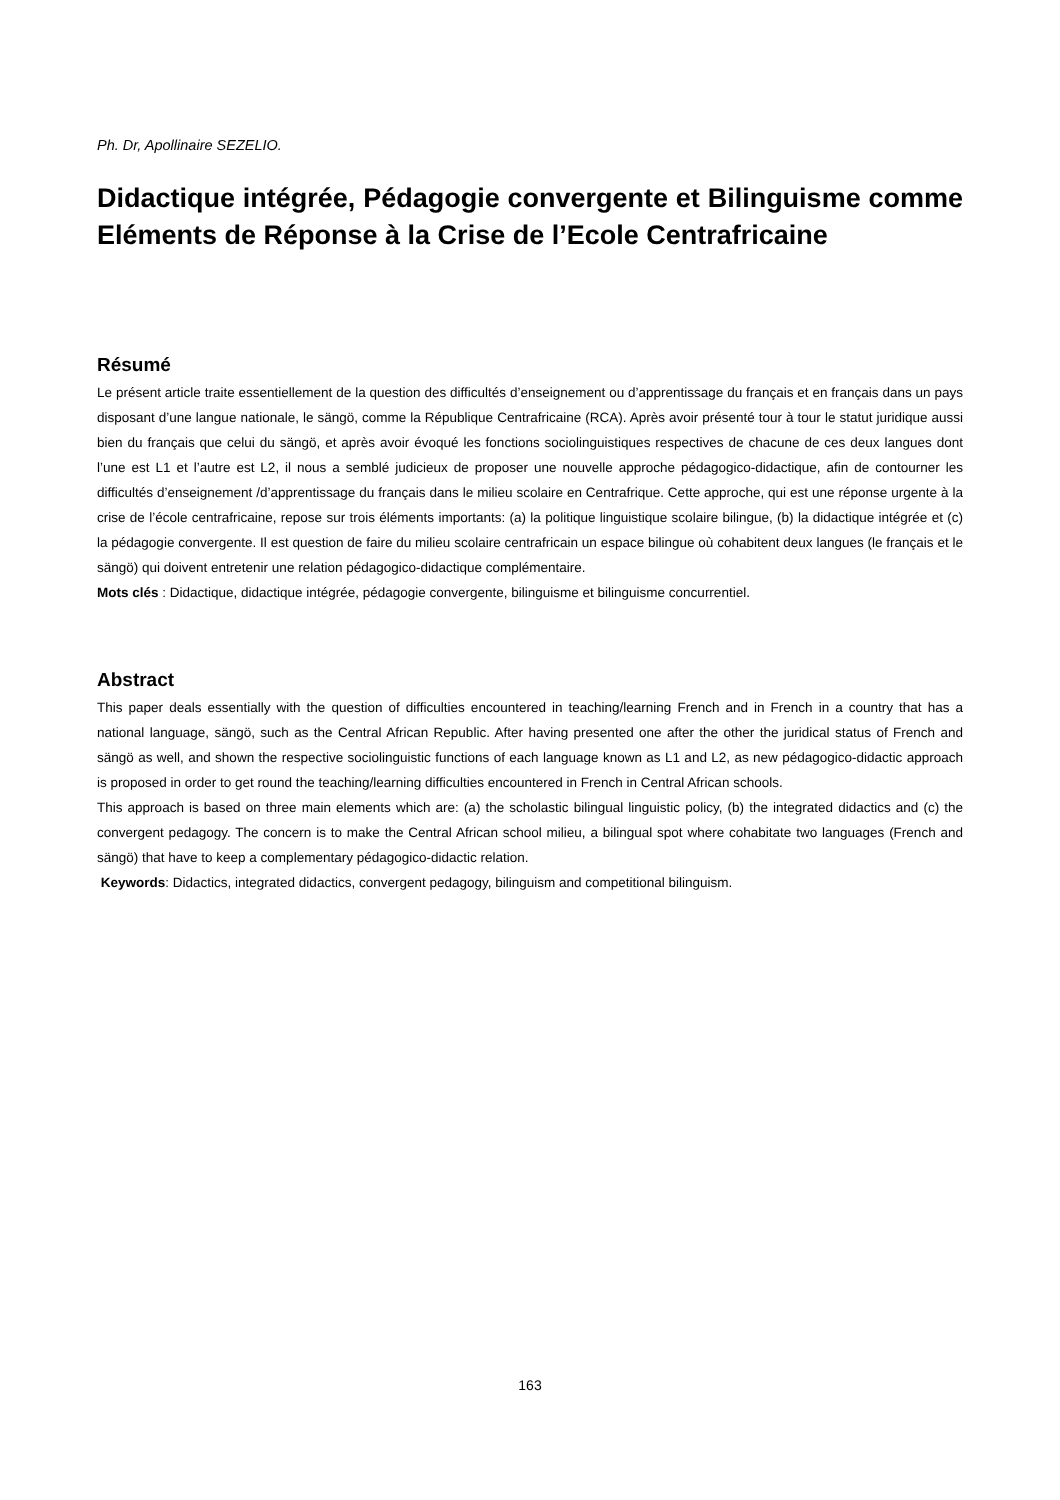Ph. Dr, Apollinaire SEZELIO.
Didactique intégrée, Pédagogie convergente et Bilinguisme comme Eléments de Réponse à la Crise de l’Ecole Centrafricaine
Résumé
Le présent article traite essentiellement de la question des difficultés d’enseignement ou d’apprentissage du français et en français dans un pays disposant d’une langue nationale, le sängö, comme la République Centrafricaine (RCA). Après avoir présenté tour à tour le statut juridique aussi bien du français que celui du sängö, et après avoir évoqué les fonctions sociolinguistiques respectives de chacune de ces deux langues dont l’une est L1 et l’autre est L2, il nous a semblé judicieux de proposer une nouvelle approche pédagogico-didactique, afin de contourner les difficultés d’enseignement /d’apprentissage du français dans le milieu scolaire en Centrafrique. Cette approche, qui est une réponse urgente à la crise de l’école centrafricaine, repose sur trois éléments importants: (a) la politique linguistique scolaire bilingue, (b) la didactique intégrée et (c) la pédagogie convergente. Il est question de faire du milieu scolaire centrafricain un espace bilingue où cohabitent deux langues (le français et le sängö) qui doivent entretenir une relation pédagogico-didactique complémentaire.
Mots clés : Didactique, didactique intégrée, pédagogie convergente, bilinguisme et bilinguisme concurrentiel.
Abstract
This paper deals essentially with the question of difficulties encountered in teaching/learning French and in French in a country that has a national language, sängö, such as the Central African Republic. After having presented one after the other the juridical status of French and sängö as well, and shown the respective sociolinguistic functions of each language known as L1 and L2, as new pédagogico-didactic approach is proposed in order to get round the teaching/learning difficulties encountered in French in Central African schools.
This approach is based on three main elements which are: (a) the scholastic bilingual linguistic policy, (b) the integrated didactics and (c) the convergent pedagogy. The concern is to make the Central African school milieu, a bilingual spot where cohabitate two languages (French and sängö) that have to keep a complementary pédagogico-didactic relation.
Keywords: Didactics, integrated didactics, convergent pedagogy, bilinguism and competitional bilinguism.
163